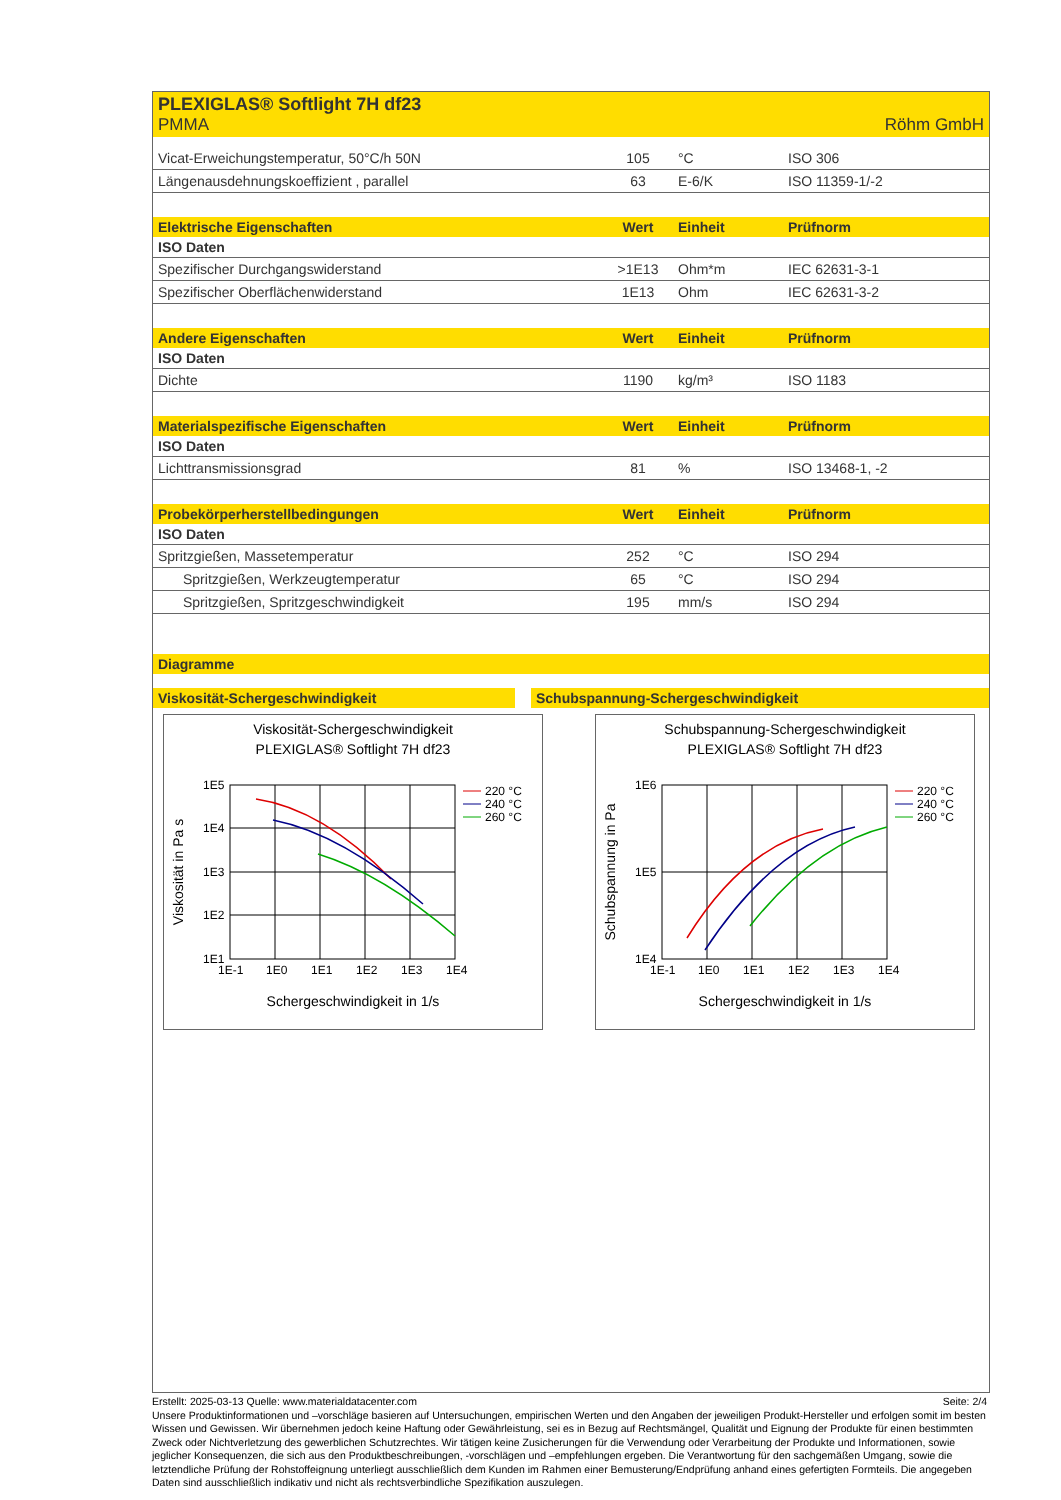PLEXIGLAS® Softlight 7H df23
PMMA Röhm GmbH
| Vicat-Erweichungstemperatur, 50°C/h 50N | 105 | °C | ISO 306 |
| Längenausdehnungskoeffizient , parallel | 63 | E-6/K | ISO 11359-1/-2 |
| Elektrische Eigenschaften | Wert | Einheit | Prüfnorm |
| --- | --- | --- | --- |
| ISO Daten | | | |
| Spezifischer Durchgangswiderstand | >1E13 | Ohm*m | IEC 62631-3-1 |
| Spezifischer Oberflächenwiderstand | 1E13 | Ohm | IEC 62631-3-2 |
| Andere Eigenschaften | Wert | Einheit | Prüfnorm |
| --- | --- | --- | --- |
| ISO Daten | | | |
| Dichte | 1190 | kg/m³ | ISO 1183 |
| Materialspezifische Eigenschaften | Wert | Einheit | Prüfnorm |
| --- | --- | --- | --- |
| ISO Daten | | | |
| Lichttransmissionsgrad | 81 | % | ISO 13468-1, -2 |
| Probekörperherstellbedingungen | Wert | Einheit | Prüfnorm |
| --- | --- | --- | --- |
| ISO Daten | | | |
| Spritzgießen, Massetemperatur | 252 | °C | ISO 294 |
| Spritzgießen, Werkzeugtemperatur | 65 | °C | ISO 294 |
| Spritzgießen, Spritzgeschwindigkeit | 195 | mm/s | ISO 294 |
Diagramme
Viskosität-Schergeschwindigkeit
Viskosität-Schergeschwindigkeit
PLEXIGLAS® Softlight 7H df23
1E5
1E4
1E3
1E2
1E1
1E-1
1E0
1E1
1E2
1E3
1E4
220 °C
240 °C
260 °C
Schergeschwindigkeit in 1/s
Viskosität in Pa s
Schubspannung-Schergeschwindigkeit
Schubspannung-Schergeschwindigkeit
PLEXIGLAS® Softlight 7H df23
1E6
1E5
1E4
1E-1
1E0
1E1
1E2
1E3
1E4
220 °C
240 °C
260 °C
Schergeschwindigkeit in 1/s
Schubspannung in Pa
Erstellt: 2025-03-13 Quelle: www.materialdatacenter.com Seite: 2/4
Unsere Produktinformationen und –vorschläge basieren auf Untersuchungen, empirischen Werten und den Angaben der jeweiligen Produkt-Hersteller und erfolgen somit im besten Wissen und Gewissen. Wir übernehmen jedoch keine Haftung oder Gewährleistung, sei es in Bezug auf Rechtsmängel, Qualität und Eignung der Produkte für einen bestimmten Zweck oder Nichtverletzung des gewerblichen Schutzrechtes. Wir tätigen keine Zusicherungen für die Verwendung oder Verarbeitung der Produkte und Informationen, sowie jeglicher Konsequenzen, die sich aus den Produktbeschreibungen, -vorschlägen und –empfehlungen ergeben. Die Verantwortung für den sachgemäßen Umgang, sowie die letztendliche Prüfung der Rohstoffeignung unterliegt ausschließlich dem Kunden im Rahmen einer Bemusterung/Endprüfung anhand eines gefertigten Formteils. Die angegeben Daten sind ausschließlich indikativ und nicht als rechtsverbindliche Spezifikation auszulegen.